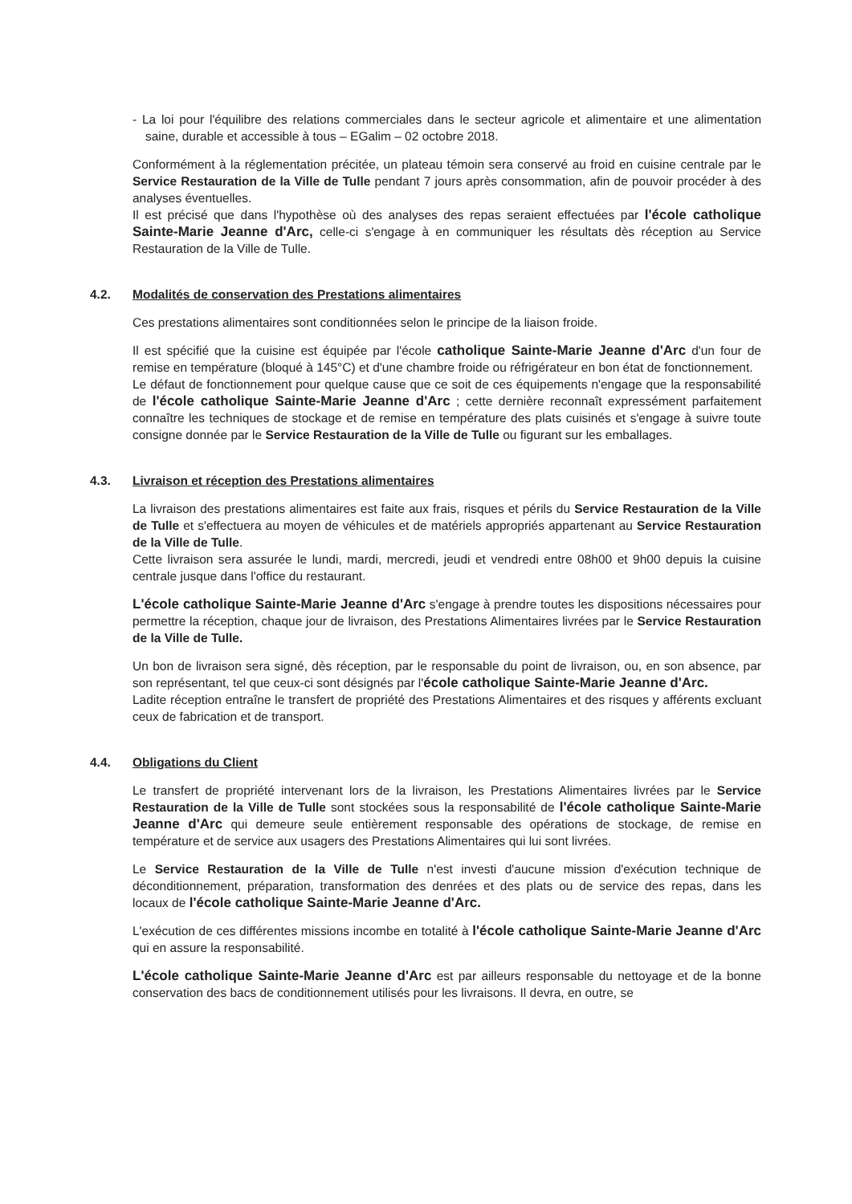- La loi pour l'équilibre des relations commerciales dans le secteur agricole et alimentaire et une alimentation saine, durable et accessible à tous – EGalim – 02 octobre 2018.
Conformément à la réglementation précitée, un plateau témoin sera conservé au froid en cuisine centrale par le Service Restauration de la Ville de Tulle pendant 7 jours après consommation, afin de pouvoir procéder à des analyses éventuelles.
Il est précisé que dans l'hypothèse où des analyses des repas seraient effectuées par l'école catholique Sainte-Marie Jeanne d'Arc, celle-ci s'engage à en communiquer les résultats dès réception au Service Restauration de la Ville de Tulle.
4.2. Modalités de conservation des Prestations alimentaires
Ces prestations alimentaires sont conditionnées selon le principe de la liaison froide.
Il est spécifié que la cuisine est équipée par l'école catholique Sainte-Marie Jeanne d'Arc d'un four de remise en température (bloqué à 145°C) et d'une chambre froide ou réfrigérateur en bon état de fonctionnement.
Le défaut de fonctionnement pour quelque cause que ce soit de ces équipements n'engage que la responsabilité de l'école catholique Sainte-Marie Jeanne d'Arc ; cette dernière reconnaît expressément parfaitement connaître les techniques de stockage et de remise en température des plats cuisinés et s'engage à suivre toute consigne donnée par le Service Restauration de la Ville de Tulle ou figurant sur les emballages.
4.3. Livraison et réception des Prestations alimentaires
La livraison des prestations alimentaires est faite aux frais, risques et périls du Service Restauration de la Ville de Tulle et s'effectuera au moyen de véhicules et de matériels appropriés appartenant au Service Restauration de la Ville de Tulle.
Cette livraison sera assurée le lundi, mardi, mercredi, jeudi et vendredi entre 08h00 et 9h00 depuis la cuisine centrale jusque dans l'office du restaurant.
L'école catholique Sainte-Marie Jeanne d'Arc s'engage à prendre toutes les dispositions nécessaires pour permettre la réception, chaque jour de livraison, des Prestations Alimentaires livrées par le Service Restauration de la Ville de Tulle.
Un bon de livraison sera signé, dès réception, par le responsable du point de livraison, ou, en son absence, par son représentant, tel que ceux-ci sont désignés par l'école catholique Sainte-Marie Jeanne d'Arc.
Ladite réception entraîne le transfert de propriété des Prestations Alimentaires et des risques y afférents excluant ceux de fabrication et de transport.
4.4. Obligations du Client
Le transfert de propriété intervenant lors de la livraison, les Prestations Alimentaires livrées par le Service Restauration de la Ville de Tulle sont stockées sous la responsabilité de l'école catholique Sainte-Marie Jeanne d'Arc qui demeure seule entièrement responsable des opérations de stockage, de remise en température et de service aux usagers des Prestations Alimentaires qui lui sont livrées.
Le Service Restauration de la Ville de Tulle n'est investi d'aucune mission d'exécution technique de déconditionnement, préparation, transformation des denrées et des plats ou de service des repas, dans les locaux de l'école catholique Sainte-Marie Jeanne d'Arc.
L'exécution de ces différentes missions incombe en totalité à l'école catholique Sainte-Marie Jeanne d'Arc qui en assure la responsabilité.
L'école catholique Sainte-Marie Jeanne d'Arc est par ailleurs responsable du nettoyage et de la bonne conservation des bacs de conditionnement utilisés pour les livraisons. Il devra, en outre, se